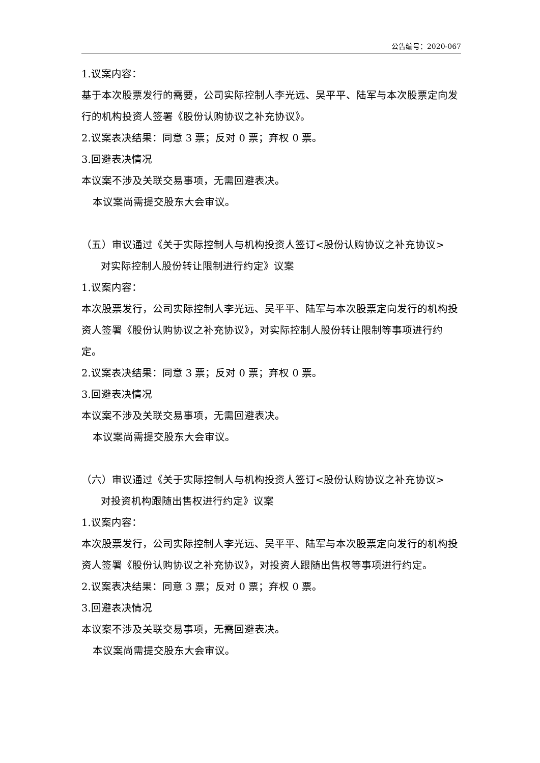公告编号：2020-067
1.议案内容：
基于本次股票发行的需要，公司实际控制人李光远、吴平平、陆军与本次股票定向发行的机构投资人签署《股份认购协议之补充协议》。
2.议案表决结果：同意 3 票；反对 0 票；弃权 0 票。
3.回避表决情况
本议案不涉及关联交易事项，无需回避表决。
本议案尚需提交股东大会审议。
（五）审议通过《关于实际控制人与机构投资人签订<股份认购协议之补充协议>
对实际控制人股份转让限制进行约定》议案
1.议案内容：
本次股票发行，公司实际控制人李光远、吴平平、陆军与本次股票定向发行的机构投资人签署《股份认购协议之补充协议》，对实际控制人股份转让限制等事项进行约定。
2.议案表决结果：同意 3 票；反对 0 票；弃权 0 票。
3.回避表决情况
本议案不涉及关联交易事项，无需回避表决。
本议案尚需提交股东大会审议。
（六）审议通过《关于实际控制人与机构投资人签订<股份认购协议之补充协议>
对投资机构跟随出售权进行约定》议案
1.议案内容：
本次股票发行，公司实际控制人李光远、吴平平、陆军与本次股票定向发行的机构投资人签署《股份认购协议之补充协议》，对投资人跟随出售权等事项进行约定。
2.议案表决结果：同意 3 票；反对 0 票；弃权 0 票。
3.回避表决情况
本议案不涉及关联交易事项，无需回避表决。
本议案尚需提交股东大会审议。